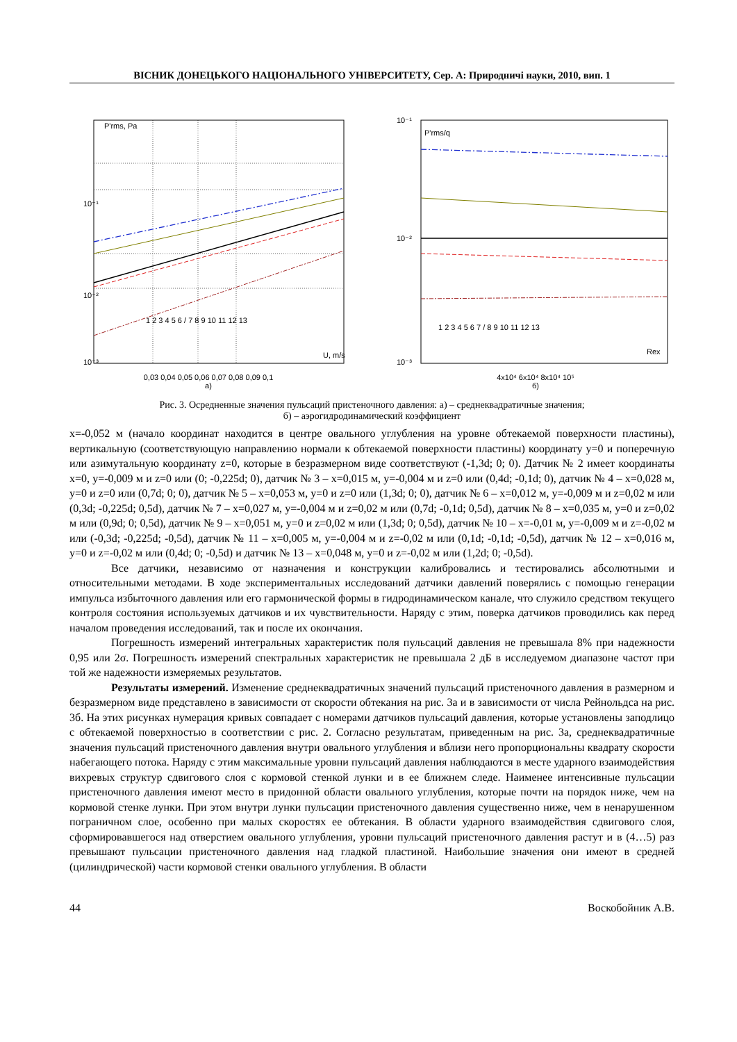ВІСНИК ДОНЕЦЬКОГО НАЦІОНАЛЬНОГО УНІВЕРСИТЕТУ, Сер. А: Природничі науки, 2010, вип. 1
P'rms, Pa
10⁻¹
10⁻²
10⁻³
U, m/s
1 2 3 4 5 6 / 7 8 9 10 11 12 13
0,03 0,04 0,05 0,06 0,07 0,08 0,09 0,1
а)
P'rms/q
10⁻¹
10⁻²
10⁻³
Rex
1 2 3 4 5 6 7 / 8 9 10 11 12 13
4x10⁴ 6x10⁴ 8x10⁴ 10⁵
б)
Рис. 3. Осредненные значения пульсаций пристеночного давления: а) – среднеквадратичные значения;
б) – аэрогидродинамический коэффициент
x=-0,052 м (начало координат находится в центре овального углубления на уровне обтекаемой поверхности пластины), вертикальную (соответствующую направлению нормали к обтекаемой поверхности пластины) координату y=0 и поперечную или азимутальную координату z=0, которые в безразмерном виде соответствуют (-1,3d; 0; 0). Датчик № 2 имеет координаты x=0, y=-0,009 м и z=0 или (0; -0,225d; 0), датчик № 3 – x=0,015 м, y=-0,004 м и z=0 или (0,4d; -0,1d; 0), датчик № 4 – x=0,028 м, y=0 и z=0 или (0,7d; 0; 0), датчик № 5 – x=0,053 м, y=0 и z=0 или (1,3d; 0; 0), датчик № 6 – x=0,012 м, y=-0,009 м и z=0,02 м или (0,3d; -0,225d; 0,5d), датчик № 7 – x=0,027 м, y=-0,004 м и z=0,02 м или (0,7d; -0,1d; 0,5d), датчик № 8 – x=0,035 м, y=0 и z=0,02 м или (0,9d; 0; 0,5d), датчик № 9 – x=0,051 м, y=0 и z=0,02 м или (1,3d; 0; 0,5d), датчик № 10 – x=-0,01 м, y=-0,009 м и z=-0,02 м или (-0,3d; -0,225d; -0,5d), датчик № 11 – x=0,005 м, y=-0,004 м и z=-0,02 м или (0,1d; -0,1d; -0,5d), датчик № 12 – x=0,016 м, y=0 и z=-0,02 м или (0,4d; 0; -0,5d) и датчик № 13 – x=0,048 м, y=0 и z=-0,02 м или (1,2d; 0; -0,5d).
Все датчики, независимо от назначения и конструкции калибровались и тестировались абсолютными и относительными методами. В ходе экспериментальных исследований датчики давлений поверялись с помощью генерации импульса избыточного давления или его гармонической формы в гидродинамическом канале, что служило средством текущего контроля состояния используемых датчиков и их чувствительности. Наряду с этим, поверка датчиков проводились как перед началом проведения исследований, так и после их окончания.
Погрешность измерений интегральных характеристик поля пульсаций давления не превышала 8% при надежности 0,95 или 2σ. Погрешность измерений спектральных характеристик не превышала 2 дБ в исследуемом диапазоне частот при той же надежности измеряемых результатов.
Результаты измерений. Изменение среднеквадратичных значений пульсаций пристеночного давления в размерном и безразмерном виде представлено в зависимости от скорости обтекания на рис. 3а и в зависимости от числа Рейнольдса на рис. 3б. На этих рисунках нумерация кривых совпадает с номерами датчиков пульсаций давления, которые установлены заподлицо с обтекаемой поверхностью в соответствии с рис. 2. Согласно результатам, приведенным на рис. 3а, среднеквадратичные значения пульсаций пристеночного давления внутри овального углубления и вблизи него пропорциональны квадрату скорости набегающего потока. Наряду с этим максимальные уровни пульсаций давления наблюдаются в месте ударного взаимодействия вихревых структур сдвигового слоя с кормовой стенкой лунки и в ее ближнем следе. Наименее интенсивные пульсации пристеночного давления имеют место в придонной области овального углубления, которые почти на порядок ниже, чем на кормовой стенке лунки. При этом внутри лунки пульсации пристеночного давления существенно ниже, чем в ненарушенном пограничном слое, особенно при малых скоростях ее обтекания. В области ударного взаимодействия сдвигового слоя, сформировавшегося над отверстием овального углубления, уровни пульсаций пристеночного давления растут и в (4…5) раз превышают пульсации пристеночного давления над гладкой пластиной. Наибольшие значения они имеют в средней (цилиндрической) части кормовой стенки овального углубления. В области
44 Воскобойник А.В.